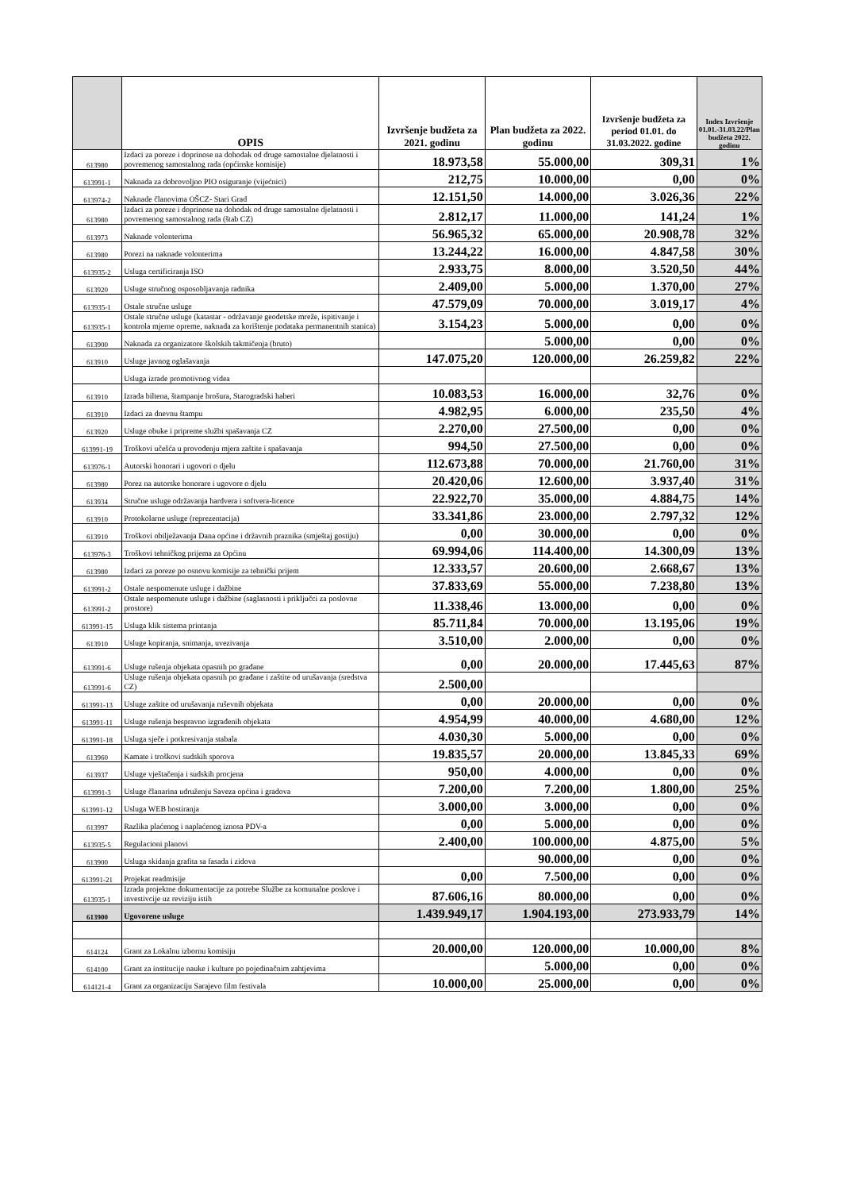| | OPIS | Izvršenje budžeta za 2021. godinu | Plan budžeta za 2022. godinu | Izvršenje budžeta za period 01.01. do 31.03.2022. godine | Index Izvršenje 01.01.-31.03.22/Plan budžeta 2022. godinu |
| --- | --- | --- | --- | --- | --- |
| 613980 | Izdaci za poreze i doprinose na dohodak od druge samostalne djelatnosti i povremenog samostalnog rada (općinske komisije) | 18.973,58 | 55.000,00 | 309,31 | 1% |
| 613991-1 | Naknada za dobrovoljno PIO osiguranje (vijećnici) | 212,75 | 10.000,00 | 0,00 | 0% |
| 613974-2 | Naknade članovima OŠCZ- Stari Grad | 12.151,50 | 14.000,00 | 3.026,36 | 22% |
| 613980 | Izdaci za poreze i doprinose na dohodak od druge samostalne djelatnosti i povremenog samostalnog rada (štab CZ) | 2.812,17 | 11.000,00 | 141,24 | 1% |
| 613973 | Naknade volonterima | 56.965,32 | 65.000,00 | 20.908,78 | 32% |
| 613980 | Porezi na naknade volonterima | 13.244,22 | 16.000,00 | 4.847,58 | 30% |
| 613935-2 | Usluga certificiranja ISO | 2.933,75 | 8.000,00 | 3.520,50 | 44% |
| 613920 | Usluge stručnog osposobljavanja radnika | 2.409,00 | 5.000,00 | 1.370,00 | 27% |
| 613935-1 | Ostale stručne usluge | 47.579,09 | 70.000,00 | 3.019,17 | 4% |
| 613935-1 | Ostale stručne usluge (katastar - održavanje geodetske mreže, ispitivanje i kontrola mjerne opreme, naknada za korištenje podataka permanentnih stanica) | 3.154,23 | 5.000,00 | 0,00 | 0% |
| 613900 | Naknada za organizatore školskih takmičenja (bruto) | | 5.000,00 | 0,00 | 0% |
| 613910 | Usluge javnog oglašavanja | 147.075,20 | 120.000,00 | 26.259,82 | 22% |
| | Usluga izrade promotivnog videa | | | | |
| 613910 | Izrada biltena, štampanje brošura, Starogradski haberi | 10.083,53 | 16.000,00 | 32,76 | 0% |
| 613910 | Izdaci za dnevnu štampu | 4.982,95 | 6.000,00 | 235,50 | 4% |
| 613920 | Usluge obuke i pripreme službi spašavanja CZ | 2.270,00 | 27.500,00 | 0,00 | 0% |
| 613991-19 | Troškovi učešća u provođenju mjera zaštite i spašavanja | 994,50 | 27.500,00 | 0,00 | 0% |
| 613976-1 | Autorski honorari i ugovori o djelu | 112.673,88 | 70.000,00 | 21.760,00 | 31% |
| 613980 | Porez na autorske honorare i ugovore o djelu | 20.420,06 | 12.600,00 | 3.937,40 | 31% |
| 613934 | Stručne usluge održavanja hardvera i softvera-licence | 22.922,70 | 35.000,00 | 4.884,75 | 14% |
| 613910 | Protokolarne usluge (reprezentacija) | 33.341,86 | 23.000,00 | 2.797,32 | 12% |
| 613910 | Troškovi obilježavanja Dana općine i državnih praznika (smještaj gostiju) | 0,00 | 30.000,00 | 0,00 | 0% |
| 613976-3 | Troškovi tehničkog prijema za Općinu | 69.994,06 | 114.400,00 | 14.300,09 | 13% |
| 613980 | Izdaci za poreze po osnovu komisije za tehnički prijem | 12.333,57 | 20.600,00 | 2.668,67 | 13% |
| 613991-2 | Ostale nespomenute usluge i dažbine | 37.833,69 | 55.000,00 | 7.238,80 | 13% |
| 613991-2 | Ostale nespomenute usluge i dažbine (saglasnosti i priključci za poslovne prostore) | 11.338,46 | 13.000,00 | 0,00 | 0% |
| 613991-15 | Usluga klik sistema printanja | 85.711,84 | 70.000,00 | 13.195,06 | 19% |
| 613910 | Usluge kopiranja, snimanja, uvezivanja | 3.510,00 | 2.000,00 | 0,00 | 0% |
| 613991-6 | Usluge rušenja objekata opasnih po građane | 0,00 | 20.000,00 | 17.445,63 | 87% |
| 613991-6 | Usluge rušenja objekata opasnih po građane i zaštite od urušavanja (sredstva CZ) | 2.500,00 | | | |
| 613991-13 | Usluge zaštite od urušavanja ruševnih objekata | 0,00 | 20.000,00 | 0,00 | 0% |
| 613991-11 | Usluge rušenja bespravno izgrađenih objekata | 4.954,99 | 40.000,00 | 4.680,00 | 12% |
| 613991-18 | Usluga sječe i potkresivanja stabala | 4.030,30 | 5.000,00 | 0,00 | 0% |
| 613960 | Kamate i troškovi sudskih sporova | 19.835,57 | 20.000,00 | 13.845,33 | 69% |
| 613937 | Usluge vještačenja i sudskih procjena | 950,00 | 4.000,00 | 0,00 | 0% |
| 613991-3 | Usluge članarina udruženju Saveza općina i gradova | 7.200,00 | 7.200,00 | 1.800,00 | 25% |
| 613991-12 | Usluga WEB hostiranja | 3.000,00 | 3.000,00 | 0,00 | 0% |
| 613997 | Razlika plaćenog i naplaćenog iznosa PDV-a | 0,00 | 5.000,00 | 0,00 | 0% |
| 613935-5 | Regulacioni planovi | 2.400,00 | 100.000,00 | 4.875,00 | 5% |
| 613900 | Usluga skidanja grafita sa fasada i zidova | | 90.000,00 | 0,00 | 0% |
| 613991-21 | Projekat readmisije | 0,00 | 7.500,00 | 0,00 | 0% |
| 613935-1 | Izrada projektne dokumentacije za potrebe Službe za komunalne poslove i investivcije uz reviziju istih | 87.606,16 | 80.000,00 | 0,00 | 0% |
| 613900 | Ugovorene usluge | 1.439.949,17 | 1.904.193,00 | 273.933,79 | 14% |
| 614124 | Grant za Lokalnu izbornu komisiju | 20.000,00 | 120.000,00 | 10.000,00 | 8% |
| 614100 | Grant za institucije nauke i kulture po pojedinačnim zahtjevima | | 5.000,00 | 0,00 | 0% |
| 614121-4 | Grant za organizaciju Sarajevo film festivala | 10.000,00 | 25.000,00 | 0,00 | 0% |